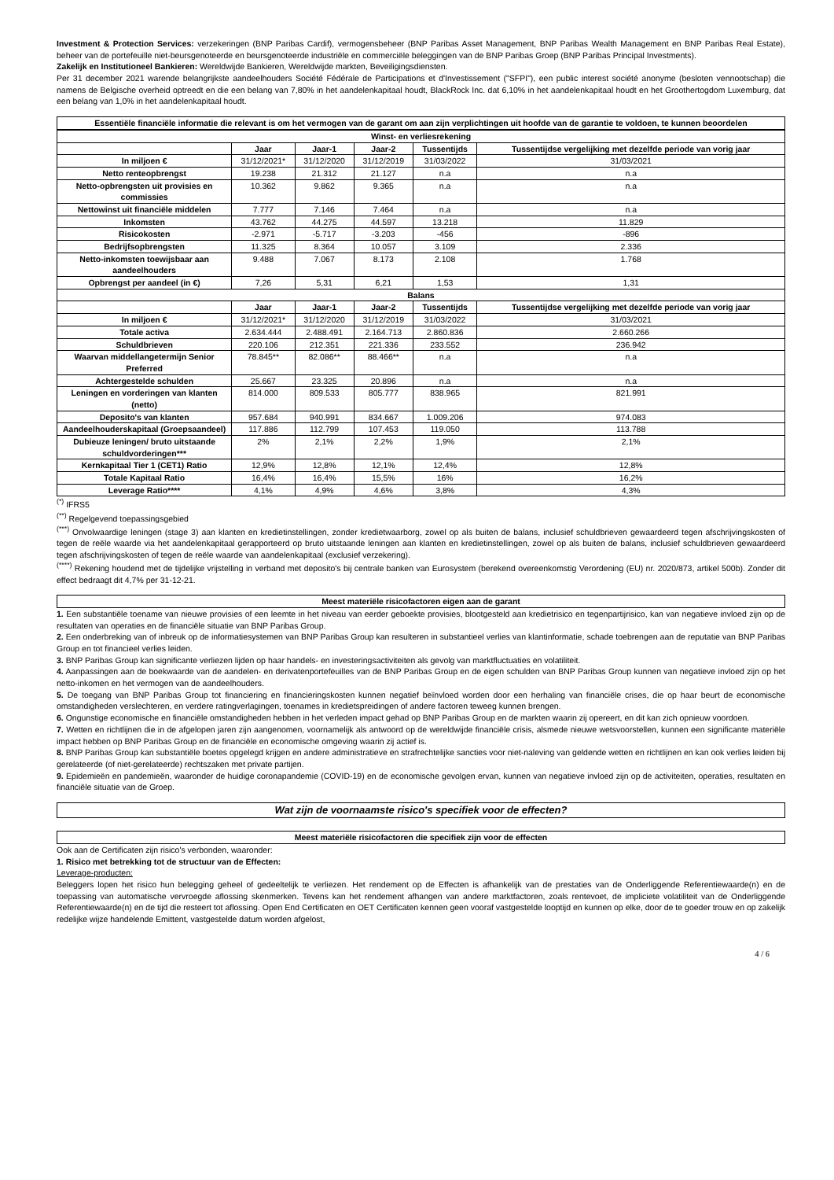Investment & Protection Services: verzekeringen (BNP Paribas Cardif), vermogensbeheer (BNP Paribas Asset Management, BNP Paribas Wealth Management en BNP Paribas Real Estate), beheer van de portefeuille niet-beursgenoteerde en beursgenoteerde industriële en commerciële beleggingen van de BNP Paribas Groep (BNP Paribas Principal Investments).
Zakelijk en Institutioneel Bankieren: Wereldwijde Bankieren, Wereldwijde markten, Beveiligingsdiensten.
Per 31 december 2021 warende belangrijkste aandeelhouders Société Fédérale de Participations et d'Investissement ("SFPI"), een public interest société anonyme (besloten vennootschap) die namens de Belgische overheid optreedt en die een belang van 7,80% in het aandelenkapitaal houdt, BlackRock Inc. dat 6,10% in het aandelenkapitaal houdt en het Groothertogdom Luxemburg, dat een belang van 1,0% in het aandelenkapitaal houdt.
Essentiële financiële informatie die relevant is om het vermogen van de garant om aan zijn verplichtingen uit hoofde van de garantie te voldoen, te kunnen beoordelen
| Winst- en verliesrekening | | | | | |
| --- | --- | --- | --- | --- | --- |
| | Jaar | Jaar-1 | Jaar-2 | Tussentijds | Tussentijdse vergelijking met dezelfde periode van vorig jaar |
| In miljoen € | 31/12/2021* | 31/12/2020 | 31/12/2019 | 31/03/2022 | 31/03/2021 |
| Netto renteopbrengst | 19.238 | 21.312 | 21.127 | n.a | n.a |
| Netto-opbrengsten uit provisies en commissies | 10.362 | 9.862 | 9.365 | n.a | n.a |
| Nettowinst uit financiële middelen | 7.777 | 7.146 | 7.464 | n.a | n.a |
| Inkomsten | 43.762 | 44.275 | 44.597 | 13.218 | 11.829 |
| Risicokosten | -2.971 | -5.717 | -3.203 | -456 | -896 |
| Bedrijfsopbrengsten | 11.325 | 8.364 | 10.057 | 3.109 | 2.336 |
| Netto-inkomsten toewijsbaar aan aandeelhouders | 9.488 | 7.067 | 8.173 | 2.108 | 1.768 |
| Opbrengst per aandeel (in €) | 7,26 | 5,31 | 6,21 | 1,53 | 1,31 |
| Balans | | | | | |
| | Jaar | Jaar-1 | Jaar-2 | Tussentijds | Tussentijdse vergelijking met dezelfde periode van vorig jaar |
| In miljoen € | 31/12/2021* | 31/12/2020 | 31/12/2019 | 31/03/2022 | 31/03/2021 |
| Totale activa | 2.634.444 | 2.488.491 | 2.164.713 | 2.860.836 | 2.660.266 |
| Schuldbrieven | 220.106 | 212.351 | 221.336 | 233.552 | 236.942 |
| Waarvan middellangetermijn Senior Preferred | 78.845** | 82.086** | 88.466** | n.a | n.a |
| Achtergestelde schulden | 25.667 | 23.325 | 20.896 | n.a | n.a |
| Leningen en vorderingen van klanten (netto) | 814.000 | 809.533 | 805.777 | 838.965 | 821.991 |
| Deposito's van klanten | 957.684 | 940.991 | 834.667 | 1.009.206 | 974.083 |
| Aandeelhouderskapitaal (Groepsaandeel) | 117.886 | 112.799 | 107.453 | 119.050 | 113.788 |
| Dubieuze leningen/ bruto uitstaande schuldvorderingen*** | 2% | 2,1% | 2,2% | 1,9% | 2,1% |
| Kernkapitaal Tier 1 (CET1) Ratio | 12,9% | 12,8% | 12,1% | 12,4% | 12,8% |
| Totale Kapitaal Ratio | 16,4% | 16,4% | 15,5% | 16% | 16,2% |
| Leverage Ratio**** | 4,1% | 4,9% | 4,6% | 3,8% | 4,3% |
<sup>(*)</sup> IFRS5
<sup>(**)</sup> Regelgevend toepassingsgebied
<sup>(***)</sup> Onvolwaardige leningen (stage 3) aan klanten en kredietinstellingen, zonder kredietwaarborg, zowel op als buiten de balans, inclusief schuldbrieven gewaardeerd tegen afschrijvingskosten of tegen de reële waarde via het aandelenkapitaal gerapporteerd op bruto uitstaande leningen aan klanten en kredietinstellingen, zowel op als buiten de balans, inclusief schuldbrieven gewaardeerd tegen afschrijvingskosten of tegen de reële waarde van aandelenkapitaal (exclusief verzekering).
<sup>(****)</sup> Rekening houdend met de tijdelijke vrijstelling in verband met deposito's bij centrale banken van Eurosystem (berekend overeenkomstig Verordening (EU) nr. 2020/873, artikel 500b). Zonder dit effect bedraagt dit 4,7% per 31-12-21.
Meest materiële risicofactoren eigen aan de garant
1. Een substantiële toename van nieuwe provisies of een leemte in het niveau van eerder geboekte provisies, blootgesteld aan kredietrisico en tegenpartijrisico, kan van negatieve invloed zijn op de resultaten van operaties en de financiële situatie van BNP Paribas Group.
2. Een onderbreking van of inbreuk op de informatiesystemen van BNP Paribas Group kan resulteren in substantieel verlies van klantinformatie, schade toebrengen aan de reputatie van BNP Paribas Group en tot financieel verlies leiden.
3. BNP Paribas Group kan significante verliezen lijden op haar handels- en investeringsactiviteiten als gevolg van marktfluctuaties en volatiliteit.
4. Aanpassingen aan de boekwaarde van de aandelen- en derivatenportefeuilles van de BNP Paribas Group en de eigen schulden van BNP Paribas Group kunnen van negatieve invloed zijn op het netto-inkomen en het vermogen van de aandeelhouders.
5. De toegang van BNP Paribas Group tot financiering en financieringskosten kunnen negatief beïnvloed worden door een herhaling van financiële crises, die op haar beurt de economische omstandigheden verslechteren, en verdere ratingverlagingen, toenames in kredietspreidingen of andere factoren teweeg kunnen brengen.
6. Ongunstige economische en financiële omstandigheden hebben in het verleden impact gehad op BNP Paribas Group en de markten waarin zij opereert, en dit kan zich opnieuw voordoen.
7. Wetten en richtlijnen die in de afgelopen jaren zijn aangenomen, voornamelijk als antwoord op de wereldwijde financiële crisis, alsmede nieuwe wetsvoorstellen, kunnen een significante materiële impact hebben op BNP Paribas Group en de financiële en economische omgeving waarin zij actief is.
8. BNP Paribas Group kan substantiële boetes opgelegd krijgen en andere administratieve en strafrechtelijke sancties voor niet-naleving van geldende wetten en richtlijnen en kan ook verlies leiden bij gerelateerde (of niet-gerelateerde) rechtszaken met private partijen.
9. Epidemieën en pandemieën, waaronder de huidige coronapandemie (COVID-19) en de economische gevolgen ervan, kunnen van negatieve invloed zijn op de activiteiten, operaties, resultaten en financiële situatie van de Groep.
Wat zijn de voornaamste risico's specifiek voor de effecten?
Meest materiële risicofactoren die specifiek zijn voor de effecten
Ook aan de Certificaten zijn risico's verbonden, waaronder:
1. Risico met betrekking tot de structuur van de Effecten:
Leverage-producten:
Beleggers lopen het risico hun belegging geheel of gedeeltelijk te verliezen. Het rendement op de Effecten is afhankelijk van de prestaties van de Onderliggende Referentiewaarde(n) en de toepassing van automatische vervroegde aflossing skenmerken. Tevens kan het rendement afhangen van andere marktfactoren, zoals rentevoet, de impliciete volatiliteit van de Onderliggende Referentiewaarde(n) en de tijd die resteert tot aflossing. Open End Certificaten en OET Certificaten kennen geen vooraf vastgestelde looptijd en kunnen op elke, door de te goeder trouw en op zakelijk redelijke wijze handelende Emittent, vastgestelde datum worden afgelost,
4 / 6